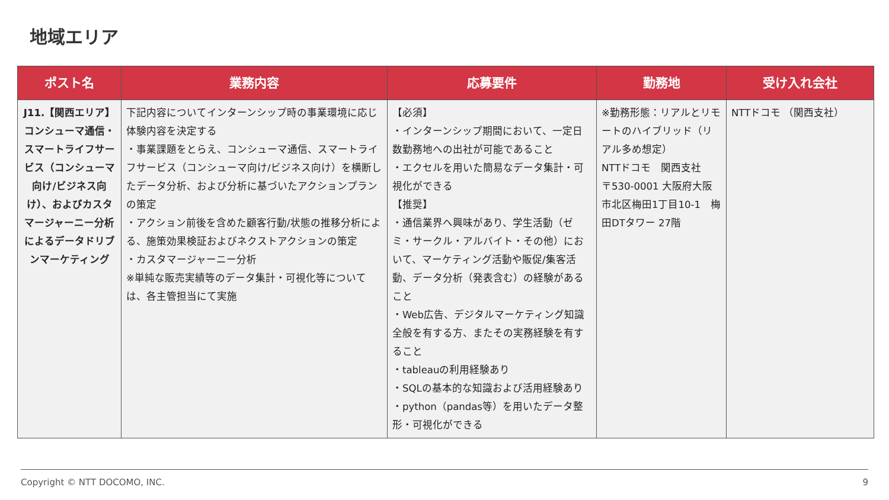地域エリア
| ポスト名 | 業務内容 | 応募要件 | 勤務地 | 受け入れ会社 |
| --- | --- | --- | --- | --- |
| J11.【関西エリア】コンシューマ通信・スマートライフサービス（コンシューマ向け/ビジネス向け）、およびカスタマージャーニー分析によるデータドリブンマーケティング | 下記内容についてインターンシップ時の事業環境に応じ体験内容を決定する ・事業課題をとらえ、コンシューマ通信、スマートライフサービス（コンシューマ向け/ビジネス向け）を横断したデータ分析、および分析に基づいたアクションプランの策定 ・アクション前後を含めた顧客行動/状態の推移分析による、施策効果検証およびネクストアクションの策定 ・カスタマージャーニー分析 ※単純な販売実績等のデータ集計・可視化等については、各主管担当にて実施 | 【必須】 ・インターンシップ期間において、一定日数勤務地への出社が可能であること ・エクセルを用いた簡易なデータ集計・可視化ができる 【推奨】 ・通信業界へ興味があり、学生活動（ゼミ・サークル・アルバイト・その他）において、マーケティング活動や販促/集客活動、データ分析（発表含む）の経験があること ・Web広告、デジタルマーケティング知識全般を有する方、またその実務経験を有すること ・tableauの利用経験あり ・SQLの基本的な知識および活用経験あり ・python（pandas等）を用いたデータ整形・可視化ができる | ※勤務形態：リアルとリモートのハイブリッド（リアル多め想定） NTTドコモ 関西支社 〒530-0001 大阪府大阪市北区梅田1丁目10-1 梅田DTタワー 27階 | NTTドコモ （関西支社） |
Copyright © NTT DOCOMO, INC. 9